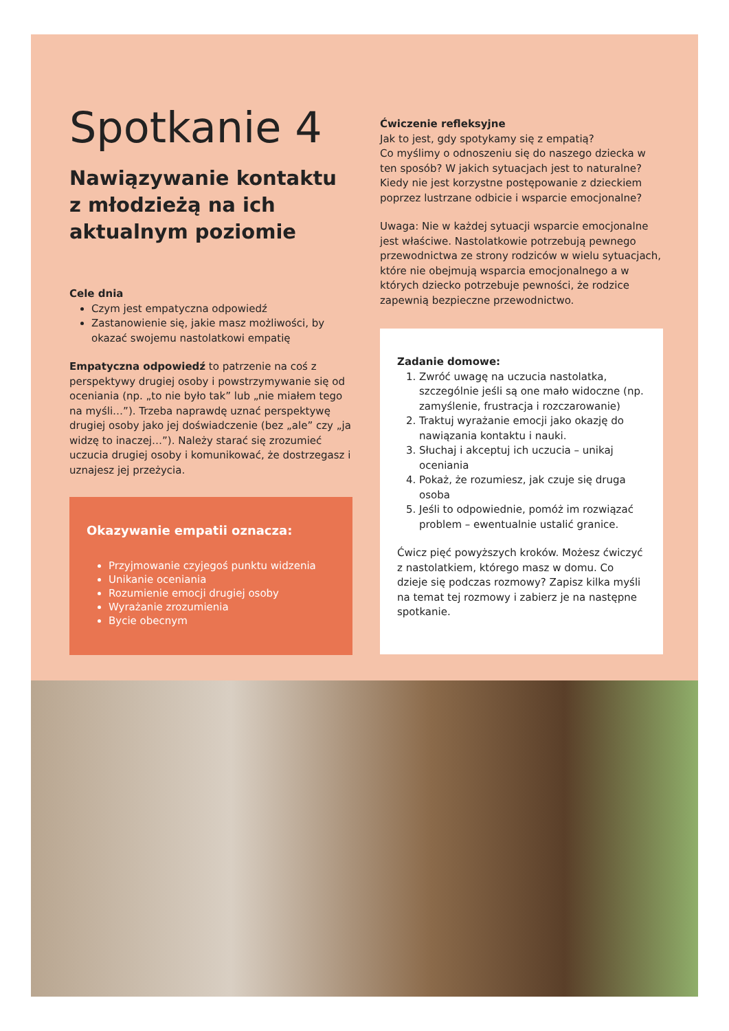Spotkanie 4
Nawiązywanie kontaktu z młodzieżą na ich aktualnym poziomie
Cele dnia
Czym jest empatyczna odpowiedź
Zastanowienie się, jakie masz możliwości, by okazać swojemu nastolatkowi empatię
Empatyczna odpowiedź to patrzenie na coś z perspektywy drugiej osoby i powstrzymywanie się od oceniania (np. „to nie było tak” lub „nie miałem tego na myśli…”). Trzeba naprawdę uznać perspektywę drugiej osoby jako jej doświadczenie (bez „ale” czy „ja widzę to inaczej…”). Należy starać się zrozumieć uczucia drugiej osoby i komunikować, że dostrzegasz i uznajesz jej przeżycia.
Okazywanie empatii oznacza:
Przyjmowanie czyjegoś punktu widzenia
Unikanie oceniania
Rozumienie emocji drugiej osoby
Wyrażanie zrozumienia
Bycie obecnym
Ćwiczenie refleksyjne
Jak to jest, gdy spotykamy się z empatią?
Co myślimy o odnoszeniu się do naszego dziecka w ten sposób? W jakich sytuacjach jest to naturalne? Kiedy nie jest korzystne postępowanie z dzieckiem poprzez lustrzane odbicie i wsparcie emocjonalne?
Uwaga: Nie w każdej sytuacji wsparcie emocjonalne jest właściwe. Nastolatkowie potrzebują pewnego przewodnictwa ze strony rodziców w wielu sytuacjach, które nie obejmują wsparcia emocjonalnego a w których dziecko potrzebuje pewności, że rodzice zapewnią bezpieczne przewodnictwo.
Zadanie domowe:
1. Zwróć uwagę na uczucia nastolatka, szczególnie jeśli są one mało widoczne (np. zamyślenie, frustracja i rozczarowanie)
2. Traktuj wyrażanie emocji jako okazję do nawiązania kontaktu i nauki.
3. Słuchaj i akceptuj ich uczucia – unikaj oceniania
4. Pokaż, że rozumiesz, jak czuje się druga osoba
5. Jeśli to odpowiednie, pomóż im rozwiązać problem – ewentualnie ustalić granice.
Ćwicz pięć powyższych kroków. Możesz ćwiczyć z nastolatkiem, którego masz w domu. Co dzieje się podczas rozmowy? Zapisz kilka myśli na temat tej rozmowy i zabierz je na następne spotkanie.